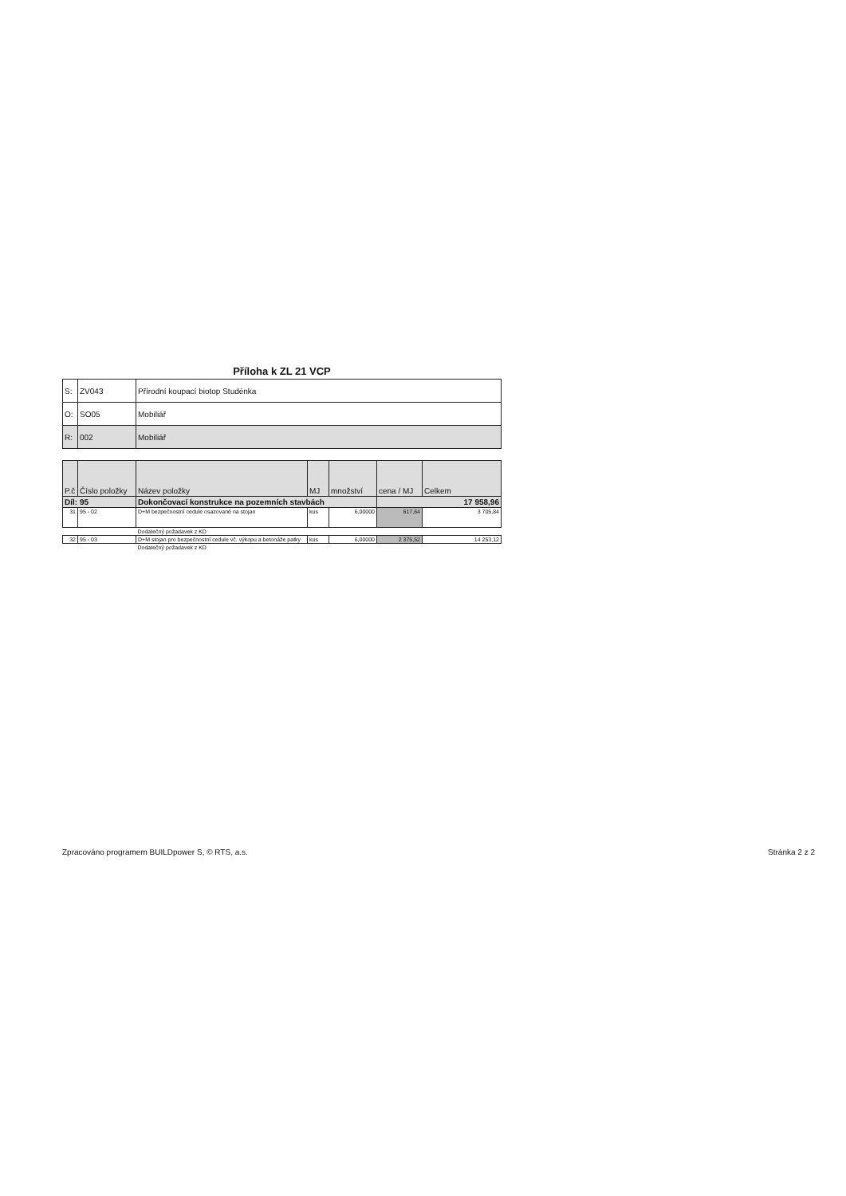Příloha k ZL 21 VCP
| S: | ZV043 | Přírodní koupací biotop Studénka |
| O: | SO05 | Mobiliář |
| R: | 002 | Mobiliář |
| P.č | Číslo položky | Název položky | MJ | množství | cena / MJ | Celkem |
| --- | --- | --- | --- | --- | --- | --- |
| Díl: 95 | | Dokončovací konstrukce na pozemních stavbách | | | 17 958,96 | |
| 31 | 95 - 02 | D+M bezpečnostní cedule osazované na stojan | kus | 6,00000 | 617,64 | 3 705,84 |
| | | Dodatečný požadavek z KD | | | | |
| 32 | 95 - 03 | D+M stojan pro bezpečnostní cedule vč. výkopu a betonáže patky | kus | 6,00000 | 2 375,52 | 14 253,12 |
| | | Dodatečný požadavek z KD | | | | |
Zpracováno programem BUILDpower S, © RTS, a.s. Stránka 2 z 2